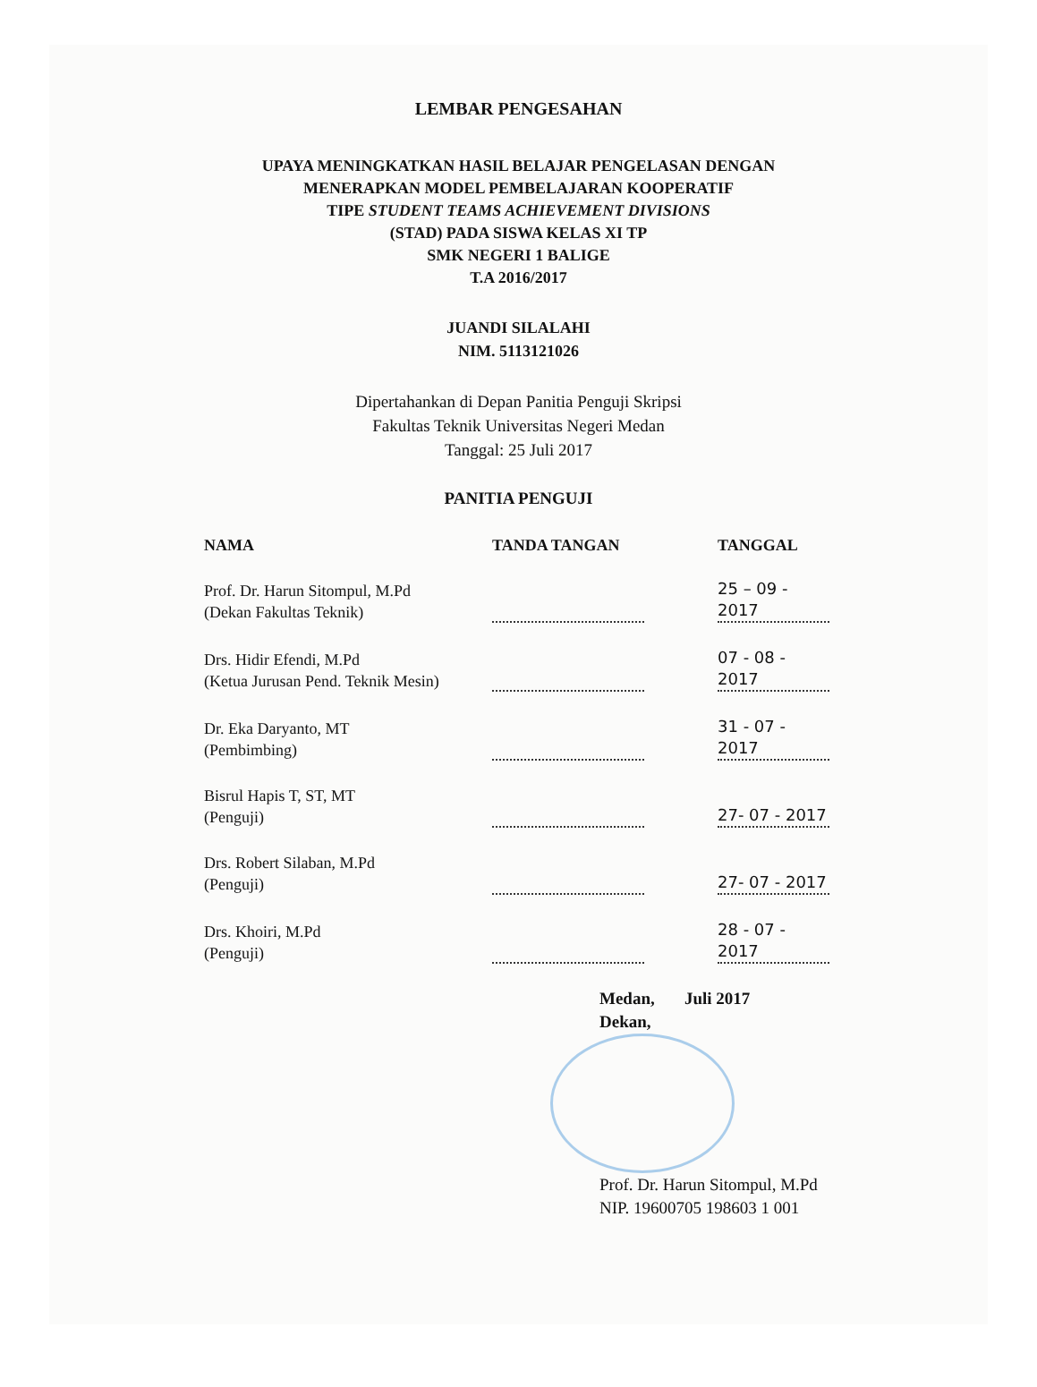LEMBAR PENGESAHAN
UPAYA MENINGKATKAN HASIL BELAJAR PENGELASAN DENGAN
MENERAPKAN MODEL PEMBELAJARAN KOOPERATIF
TIPE STUDENT TEAMS ACHIEVEMENT DIVISIONS
(STAD) PADA SISWA KELAS XI TP
SMK NEGERI 1 BALIGE
T.A 2016/2017
JUANDI SILALAHI
NIM. 5113121026
Dipertahankan di Depan Panitia Penguji Skripsi
Fakultas Teknik Universitas Negeri Medan
Tanggal: 25 Juli 2017
PANITIA PENGUJI
| NAMA | TANDA TANGAN | TANGGAL |
| --- | --- | --- |
| Prof. Dr. Harun Sitompul, M.Pd (Dekan Fakultas Teknik) | | 25 – 09 - 2017 |
| Drs. Hidir Efendi, M.Pd (Ketua Jurusan Pend. Teknik Mesin) | | 07 - 08 - 2017 |
| Dr. Eka Daryanto, MT (Pembimbing) | | 31 - 07 - 2017 |
| Bisrul Hapis T, ST, MT (Penguji) | | 27- 07 - 2017 |
| Drs. Robert Silaban, M.Pd (Penguji) | | 27- 07 - 2017 |
| Drs. Khoiri, M.Pd (Penguji) | | 28 - 07 - 2017 |
Medan, Juli 2017
Dekan,
Prof. Dr. Harun Sitompul, M.Pd
NIP. 19600705 198603 1 001